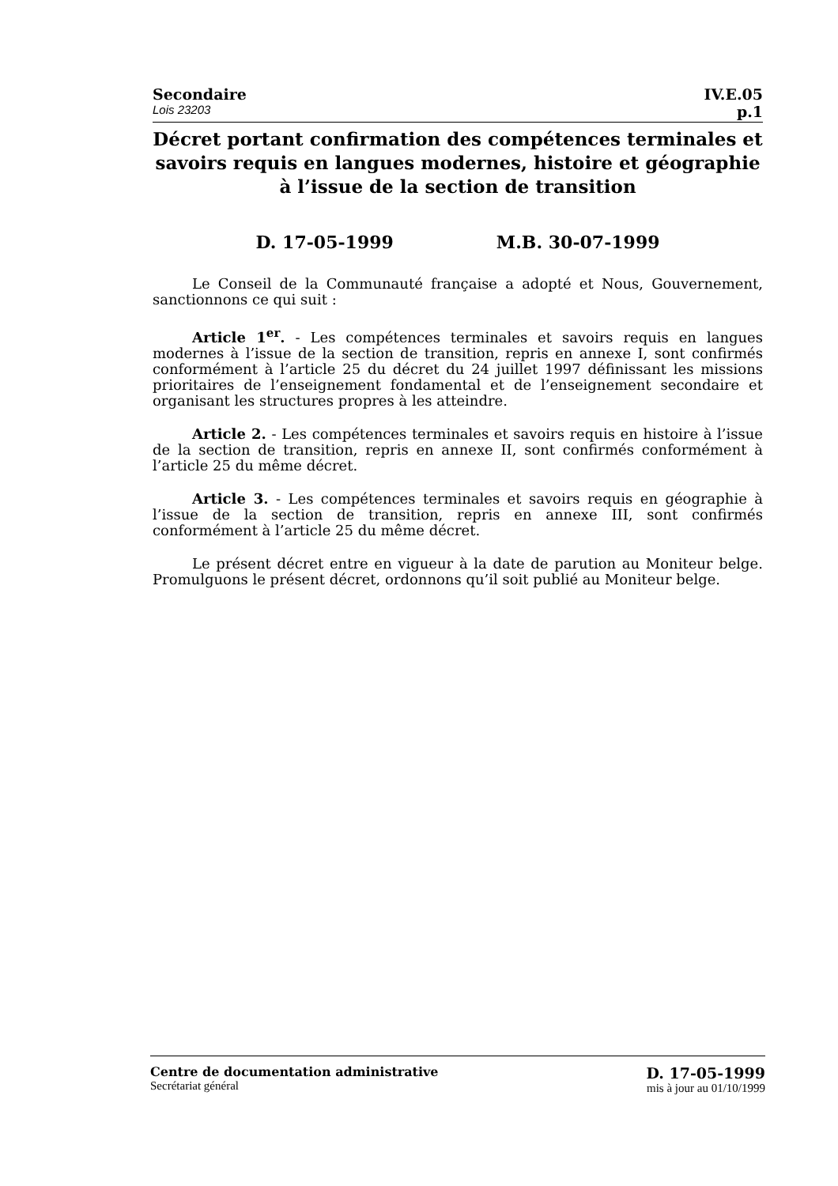Secondaire IV.E.05
Lois 23203 p.1
Décret portant confirmation des compétences terminales et savoirs requis en langues modernes, histoire et géographie à l’issue de la section de transition
D. 17-05-1999 M.B. 30-07-1999
Le Conseil de la Communauté française a adopté et Nous, Gouvernement, sanctionnons ce qui suit :
Article 1<sup>er</sup>. - Les compétences terminales et savoirs requis en langues modernes à l’issue de la section de transition, repris en annexe I, sont confirmés conformément à l’article 25 du décret du 24 juillet 1997 définissant les missions prioritaires de l’enseignement fondamental et de l’enseignement secondaire et organisant les structures propres à les atteindre.
Article 2. - Les compétences terminales et savoirs requis en histoire à l’issue de la section de transition, repris en annexe II, sont confirmés conformément à l’article 25 du même décret.
Article 3. - Les compétences terminales et savoirs requis en géographie à l’issue de la section de transition, repris en annexe III, sont confirmés conformément à l’article 25 du même décret.
Le présent décret entre en vigueur à la date de parution au Moniteur belge. Promulguons le présent décret, ordonnons qu’il soit publié au Moniteur belge.
Centre de documentation administrative
Secrétariat général
D. 17-05-1999
mis à jour au 01/10/1999